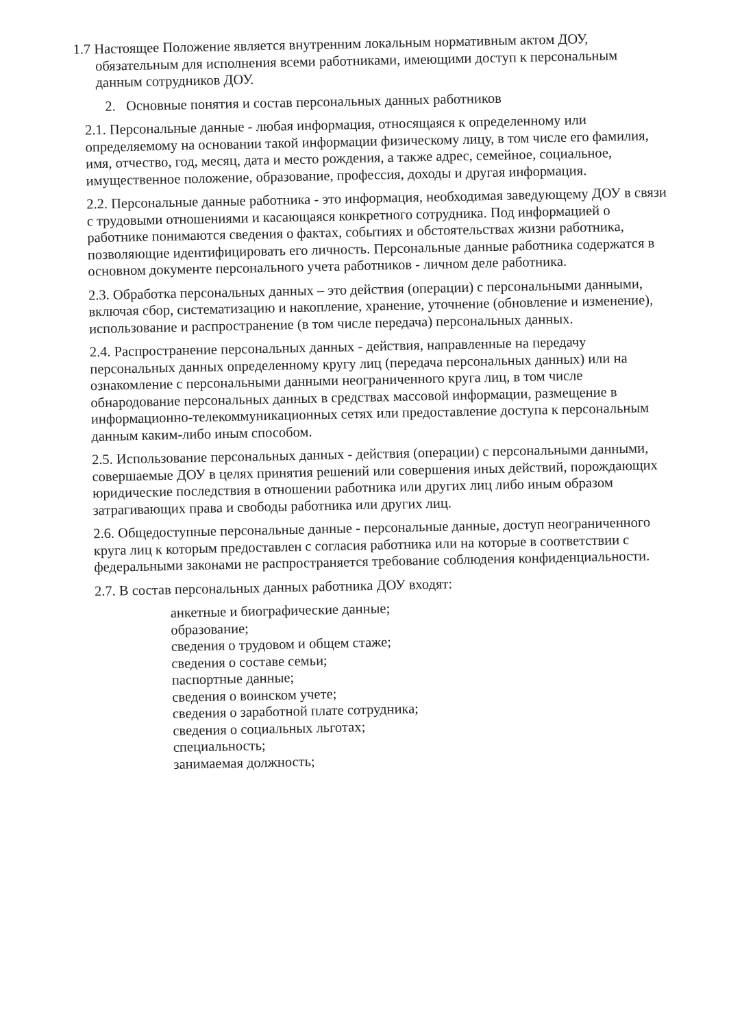1.7 Настоящее Положение является внутренним локальным нормативным актом ДОУ,
обязательным для исполнения всеми работниками, имеющими доступ к персональным
данным сотрудников ДОУ.
2. Основные понятия и состав персональных данных работников
2.1. Персональные данные - любая информация, относящаяся к определенному или определяемому на основании такой информации физическому лицу, в том числе его фамилия, имя, отчество, год, месяц, дата и место рождения, а также адрес, семейное, социальное, имущественное положение, образование, профессия, доходы и другая информация.
2.2. Персональные данные работника - это информация, необходимая заведующему ДОУ в связи с трудовыми отношениями и касающаяся конкретного сотрудника. Под информацией о работнике понимаются сведения о фактах, событиях и обстоятельствах жизни работника, позволяющие идентифицировать его личность. Персональные данные работника содержатся в основном документе персонального учета работников - личном деле работника.
2.3. Обработка персональных данных – это действия (операции) с персональными данными, включая сбор, систематизацию и накопление, хранение, уточнение (обновление и изменение), использование и распространение (в том числе передача) персональных данных.
2.4. Распространение персональных данных - действия, направленные на передачу персональных данных определенному кругу лиц (передача персональных данных) или на ознакомление с персональными данными неограниченного круга лиц, в том числе обнародование персональных данных в средствах массовой информации, размещение в информационно-телекоммуникационных сетях или предоставление доступа к персональным данным каким-либо иным способом.
2.5. Использование персональных данных - действия (операции) с персональными данными, совершаемые ДОУ в целях принятия решений или совершения иных действий, порождающих юридические последствия в отношении работника или других лиц либо иным образом затрагивающих права и свободы работника или других лиц.
2.6. Общедоступные персональные данные - персональные данные, доступ неограниченного круга лиц к которым предоставлен с согласия работника или на которые в соответствии с федеральными законами не распространяется требование соблюдения конфиденциальности.
2.7. В состав персональных данных работника ДОУ входят:
анкетные и биографические данные;
образование;
сведения о трудовом и общем стаже;
сведения о составе семьи;
паспортные данные;
сведения о воинском учете;
сведения о заработной плате сотрудника;
сведения о социальных льготах;
специальность;
занимаемая должность;